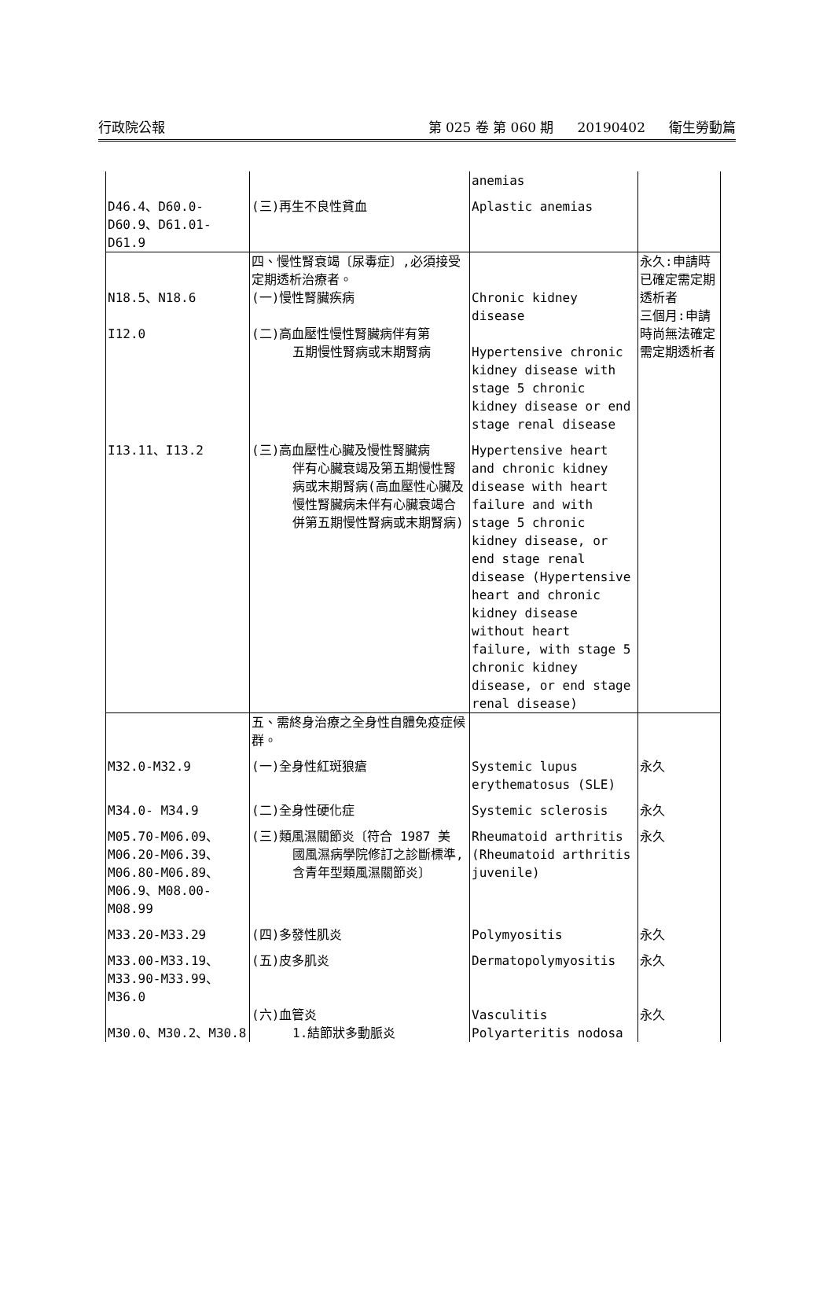行政院公報 第 025 卷 第 060 期 20190402 衛生勞動篇
| | | anemias | |
| D46.4、D60.0-D60.9、D61.01-D61.9 | (三)再生不良性貧血 | Aplastic anemias | |
| N18.5、N18.6 I12.0 | 四、慢性腎衰竭〔尿毒症〕,必須接受定期透析治療者。 (一)慢性腎臟疾病 (二)高血壓性慢性腎臟病伴有第 五期慢性腎病或末期腎病 | Chronic kidney disease Hypertensive chronic kidney disease with stage 5 chronic kidney disease or end stage renal disease | 永久:申請時已確定需定期透析者 三個月:申請時尚無法確定需定期透析者 |
| I13.11、I13.2 | (三)高血壓性心臟及慢性腎臟病 伴有心臟衰竭及第五期慢性腎病或末期腎病(高血壓性心臟及慢性腎臟病未伴有心臟衰竭合併第五期慢性腎病或末期腎病) | Hypertensive heart and chronic kidney disease with heart failure and with stage 5 chronic kidney disease, or end stage renal disease (Hypertensive heart and chronic kidney disease without heart failure, with stage 5 chronic kidney disease, or end stage renal disease) | |
| | 五、需終身治療之全身性自體免疫症候群。 | | |
| M32.0-M32.9 | (一)全身性紅斑狼瘡 | Systemic lupus erythematosus (SLE) | 永久 |
| M34.0- M34.9 | (二)全身性硬化症 | Systemic sclerosis | 永久 |
| M05.70-M06.09、M06.20-M06.39、M06.80-M06.89、M06.9、M08.00-M08.99 | (三)類風濕關節炎〔符合 1987 美 國風濕病學院修訂之診斷標準,含青年型類風濕關節炎〕 | Rheumatoid arthritis (Rheumatoid arthritis juvenile) | 永久 |
| M33.20-M33.29 | (四)多發性肌炎 | Polymyositis | 永久 |
| M33.00-M33.19、M33.90-M33.99、M36.0 | (五)皮多肌炎 | Dermatopolymyositis | 永久 |
| M30.0、M30.2、M30.8 | (六)血管炎 1.結節狀多動脈炎 | Vasculitis Polyarteritis nodosa | 永久 |